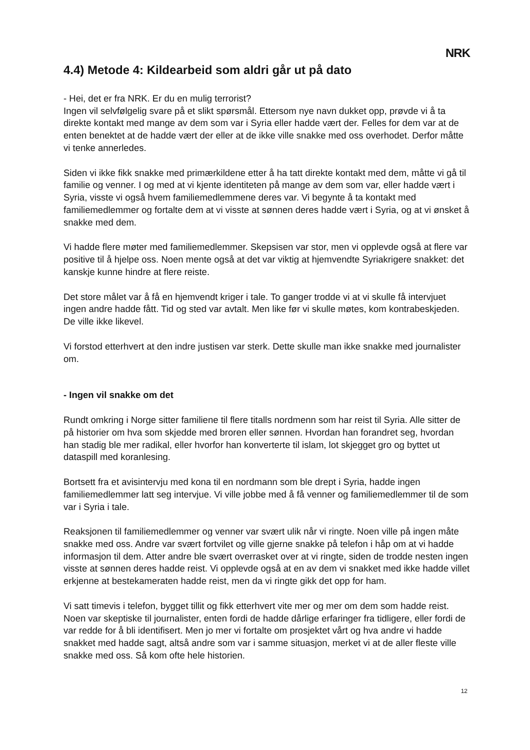NRK
4.4) Metode 4: Kildearbeid som aldri går ut på dato
- Hei, det er fra NRK. Er du en mulig terrorist?
Ingen vil selvfølgelig svare på et slikt spørsmål. Ettersom nye navn dukket opp, prøvde vi å ta direkte kontakt med mange av dem som var i Syria eller hadde vært der. Felles for dem var at de enten benektet at de hadde vært der eller at de ikke ville snakke med oss overhodet. Derfor måtte vi tenke annerledes.
Siden vi ikke fikk snakke med primærkildene etter å ha tatt direkte kontakt med dem, måtte vi gå til familie og venner. I og med at vi kjente identiteten på mange av dem som var, eller hadde vært i Syria, visste vi også hvem familiemedlemmene deres var. Vi begynte å ta kontakt med familiemedlemmer og fortalte dem at vi visste at sønnen deres hadde vært i Syria, og at vi ønsket å snakke med dem.
Vi hadde flere møter med familiemedlemmer. Skepsisen var stor, men vi opplevde også at flere var positive til å hjelpe oss. Noen mente også at det var viktig at hjemvendte Syriakrigere snakket: det kanskje kunne hindre at flere reiste.
Det store målet var å få en hjemvendt kriger i tale. To ganger trodde vi at vi skulle få intervjuet ingen andre hadde fått. Tid og sted var avtalt. Men like før vi skulle møtes, kom kontrabeskjeden. De ville ikke likevel.
Vi forstod etterhvert at den indre justisen var sterk. Dette skulle man ikke snakke med journalister om.
- Ingen vil snakke om det
Rundt omkring i Norge sitter familiene til flere titalls nordmenn som har reist til Syria. Alle sitter de på historier om hva som skjedde med broren eller sønnen. Hvordan han forandret seg, hvordan han stadig ble mer radikal, eller hvorfor han konverterte til islam, lot skjegget gro og byttet ut dataspill med koranlesing.
Bortsett fra et avisintervju med kona til en nordmann som ble drept i Syria, hadde ingen familiemedlemmer latt seg intervjue. Vi ville jobbe med å få venner og familiemedlemmer til de som var i Syria i tale.
Reaksjonen til familiemedlemmer og venner var svært ulik når vi ringte. Noen ville på ingen måte snakke med oss. Andre var svært fortvilet og ville gjerne snakke på telefon i håp om at vi hadde informasjon til dem. Atter andre ble svært overrasket over at vi ringte, siden de trodde nesten ingen visste at sønnen deres hadde reist. Vi opplevde også at en av dem vi snakket med ikke hadde villet erkjenne at bestekameraten hadde reist, men da vi ringte gikk det opp for ham.
Vi satt timevis i telefon, bygget tillit og fikk etterhvert vite mer og mer om dem som hadde reist. Noen var skeptiske til journalister, enten fordi de hadde dårlige erfaringer fra tidligere, eller fordi de var redde for å bli identifisert. Men jo mer vi fortalte om prosjektet vårt og hva andre vi hadde snakket med hadde sagt, altså andre som var i samme situasjon, merket vi at de aller fleste ville snakke med oss. Så kom ofte hele historien.
12